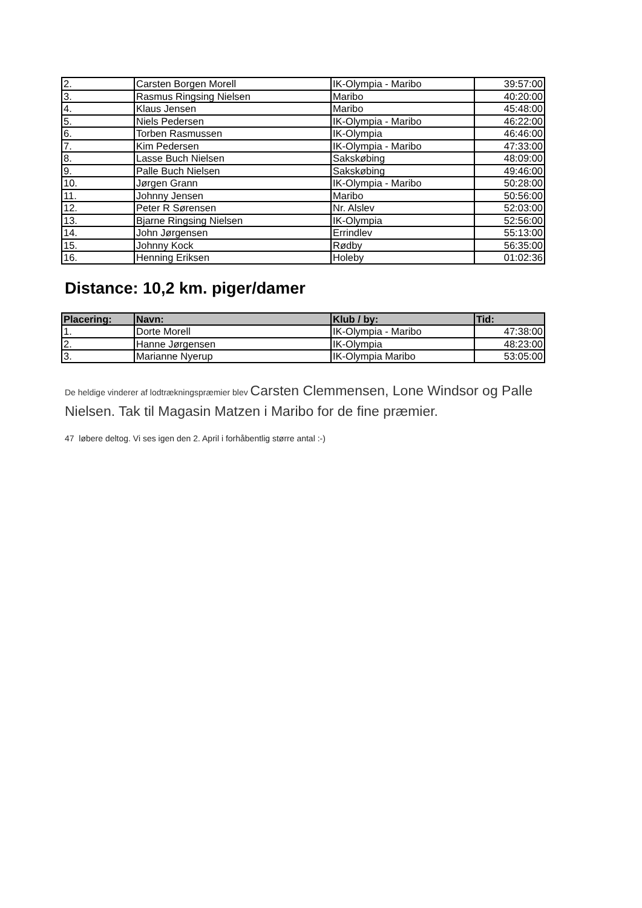| 2. | Carsten Borgen Morell | IK-Olympia - Maribo | 39:57:00 |
| 3. | Rasmus Ringsing Nielsen | Maribo | 40:20:00 |
| 4. | Klaus Jensen | Maribo | 45:48:00 |
| 5. | Niels Pedersen | IK-Olympia - Maribo | 46:22:00 |
| 6. | Torben Rasmussen | IK-Olympia | 46:46:00 |
| 7. | Kim Pedersen | IK-Olympia - Maribo | 47:33:00 |
| 8. | Lasse Buch Nielsen | Sakskøbing | 48:09:00 |
| 9. | Palle Buch Nielsen | Sakskøbing | 49:46:00 |
| 10. | Jørgen Grann | IK-Olympia - Maribo | 50:28:00 |
| 11. | Johnny Jensen | Maribo | 50:56:00 |
| 12. | Peter R Sørensen | Nr. Alslev | 52:03:00 |
| 13. | Bjarne Ringsing Nielsen | IK-Olympia | 52:56:00 |
| 14. | John Jørgensen | Errindlev | 55:13:00 |
| 15. | Johnny Kock | Rødby | 56:35:00 |
| 16. | Henning Eriksen | Holeby | 01:02:36 |
Distance: 10,2 km. piger/damer
| Placering: | Navn: | Klub / by: | Tid: |
| --- | --- | --- | --- |
| 1. | Dorte Morell | IK-Olympia - Maribo | 47:38:00 |
| 2. | Hanne Jørgensen | IK-Olympia | 48:23:00 |
| 3. | Marianne Nyerup | IK-Olympia Maribo | 53:05:00 |
De heldige vinderer af lodtrækningspræmier blev Carsten Clemmensen, Lone Windsor og Palle Nielsen. Tak til Magasin Matzen i Maribo for de fine præmier.
47 løbere deltog. Vi ses igen den 2. April i forhåbentlig større antal :-)